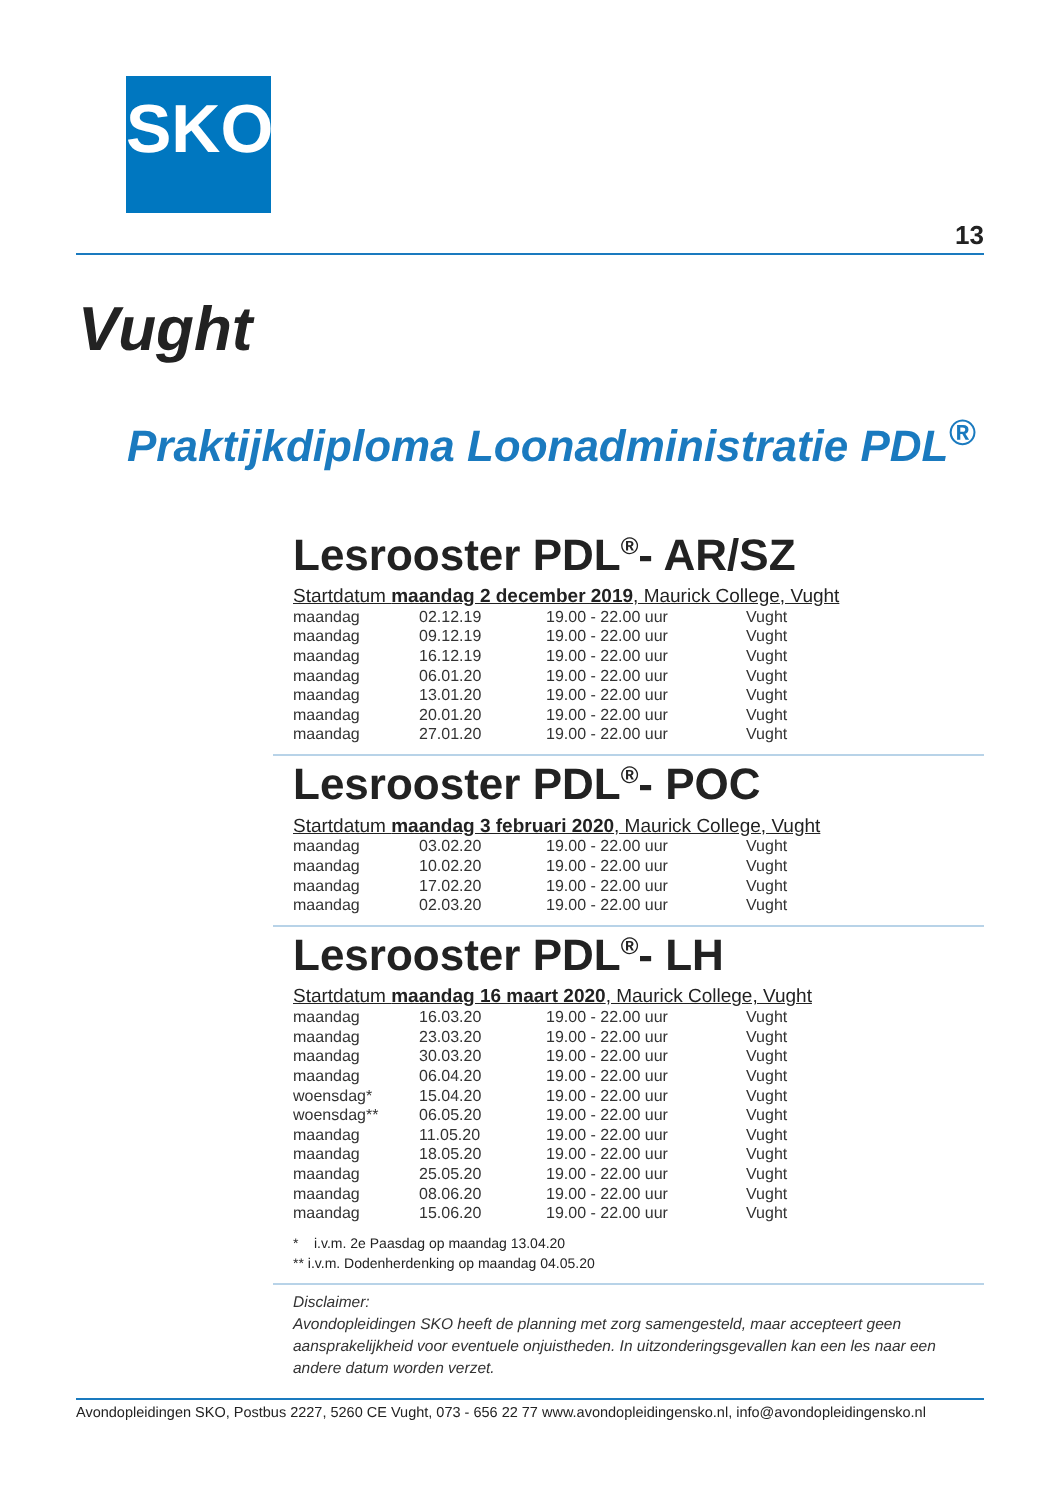SKO
13
Vught
Praktijkdiploma Loonadministratie PDL<sup>®</sup>
Lesrooster PDL<sup>®</sup>- AR/SZ
Startdatum maandag 2 december 2019, Maurick College, Vught
| maandag | 02.12.19 | 19.00 - 22.00 uur | Vught |
| maandag | 09.12.19 | 19.00 - 22.00 uur | Vught |
| maandag | 16.12.19 | 19.00 - 22.00 uur | Vught |
| maandag | 06.01.20 | 19.00 - 22.00 uur | Vught |
| maandag | 13.01.20 | 19.00 - 22.00 uur | Vught |
| maandag | 20.01.20 | 19.00 - 22.00 uur | Vught |
| maandag | 27.01.20 | 19.00 - 22.00 uur | Vught |
Lesrooster PDL<sup>®</sup>- POC
Startdatum maandag 3 februari 2020, Maurick College, Vught
| maandag | 03.02.20 | 19.00 - 22.00 uur | Vught |
| maandag | 10.02.20 | 19.00 - 22.00 uur | Vught |
| maandag | 17.02.20 | 19.00 - 22.00 uur | Vught |
| maandag | 02.03.20 | 19.00 - 22.00 uur | Vught |
Lesrooster PDL<sup>®</sup>- LH
Startdatum maandag 16 maart 2020, Maurick College, Vught
| maandag | 16.03.20 | 19.00 - 22.00 uur | Vught |
| maandag | 23.03.20 | 19.00 - 22.00 uur | Vught |
| maandag | 30.03.20 | 19.00 - 22.00 uur | Vught |
| maandag | 06.04.20 | 19.00 - 22.00 uur | Vught |
| woensdag* | 15.04.20 | 19.00 - 22.00 uur | Vught |
| woensdag** | 06.05.20 | 19.00 - 22.00 uur | Vught |
| maandag | 11.05.20 | 19.00 - 22.00 uur | Vught |
| maandag | 18.05.20 | 19.00 - 22.00 uur | Vught |
| maandag | 25.05.20 | 19.00 - 22.00 uur | Vught |
| maandag | 08.06.20 | 19.00 - 22.00 uur | Vught |
| maandag | 15.06.20 | 19.00 - 22.00 uur | Vught |
* i.v.m. 2e Paasdag op maandag 13.04.20
** i.v.m. Dodenherdenking op maandag 04.05.20
Disclaimer:
Avondopleidingen SKO heeft de planning met zorg samengesteld, maar accepteert geen aansprakelijkheid voor eventuele onjuistheden. In uitzonderingsgevallen kan een les naar een andere datum worden verzet.
Avondopleidingen SKO, Postbus 2227, 5260 CE Vught, 073 - 656 22 77 www.avondopleidingensko.nl, info@avondopleidingensko.nl